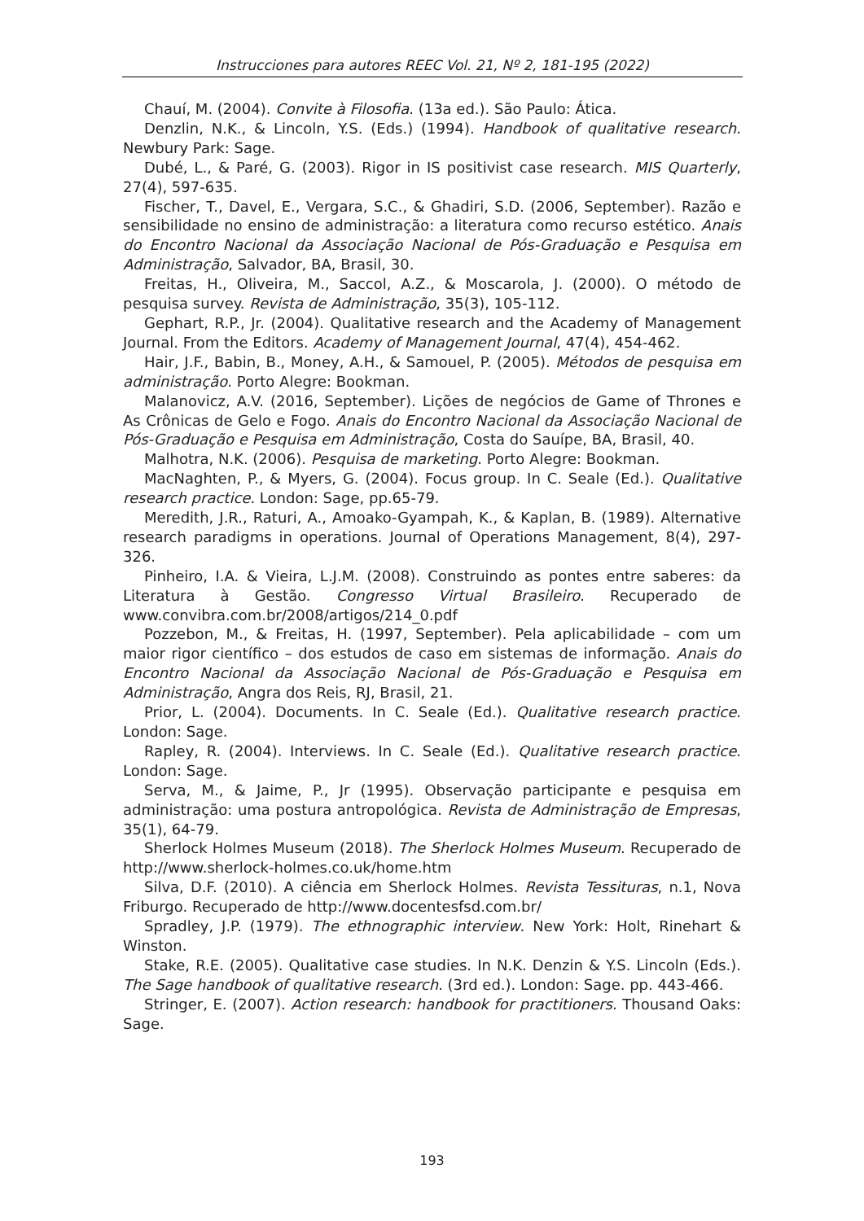Instrucciones para autores REEC Vol. 21, Nº 2, 181-195 (2022)
Chauí, M. (2004). Convite à Filosofia. (13a ed.). São Paulo: Ática.
Denzlin, N.K., & Lincoln, Y.S. (Eds.) (1994). Handbook of qualitative research. Newbury Park: Sage.
Dubé, L., & Paré, G. (2003). Rigor in IS positivist case research. MIS Quarterly, 27(4), 597-635.
Fischer, T., Davel, E., Vergara, S.C., & Ghadiri, S.D. (2006, September). Razão e sensibilidade no ensino de administração: a literatura como recurso estético. Anais do Encontro Nacional da Associação Nacional de Pós-Graduação e Pesquisa em Administração, Salvador, BA, Brasil, 30.
Freitas, H., Oliveira, M., Saccol, A.Z., & Moscarola, J. (2000). O método de pesquisa survey. Revista de Administração, 35(3), 105-112.
Gephart, R.P., Jr. (2004). Qualitative research and the Academy of Management Journal. From the Editors. Academy of Management Journal, 47(4), 454-462.
Hair, J.F., Babin, B., Money, A.H., & Samouel, P. (2005). Métodos de pesquisa em administração. Porto Alegre: Bookman.
Malanovicz, A.V. (2016, September). Lições de negócios de Game of Thrones e As Crônicas de Gelo e Fogo. Anais do Encontro Nacional da Associação Nacional de Pós-Graduação e Pesquisa em Administração, Costa do Sauípe, BA, Brasil, 40.
Malhotra, N.K. (2006). Pesquisa de marketing. Porto Alegre: Bookman.
MacNaghten, P., & Myers, G. (2004). Focus group. In C. Seale (Ed.). Qualitative research practice. London: Sage, pp.65-79.
Meredith, J.R., Raturi, A., Amoako-Gyampah, K., & Kaplan, B. (1989). Alternative research paradigms in operations. Journal of Operations Management, 8(4), 297-326.
Pinheiro, I.A. & Vieira, L.J.M. (2008). Construindo as pontes entre saberes: da Literatura à Gestão. Congresso Virtual Brasileiro. Recuperado de www.convibra.com.br/2008/artigos/214_0.pdf
Pozzebon, M., & Freitas, H. (1997, September). Pela aplicabilidade – com um maior rigor científico – dos estudos de caso em sistemas de informação. Anais do Encontro Nacional da Associação Nacional de Pós-Graduação e Pesquisa em Administração, Angra dos Reis, RJ, Brasil, 21.
Prior, L. (2004). Documents. In C. Seale (Ed.). Qualitative research practice. London: Sage.
Rapley, R. (2004). Interviews. In C. Seale (Ed.). Qualitative research practice. London: Sage.
Serva, M., & Jaime, P., Jr (1995). Observação participante e pesquisa em administração: uma postura antropológica. Revista de Administração de Empresas, 35(1), 64-79.
Sherlock Holmes Museum (2018). The Sherlock Holmes Museum. Recuperado de http://www.sherlock-holmes.co.uk/home.htm
Silva, D.F. (2010). A ciência em Sherlock Holmes. Revista Tessituras, n.1, Nova Friburgo. Recuperado de http://www.docentesfsd.com.br/
Spradley, J.P. (1979). The ethnographic interview. New York: Holt, Rinehart & Winston.
Stake, R.E. (2005). Qualitative case studies. In N.K. Denzin & Y.S. Lincoln (Eds.). The Sage handbook of qualitative research. (3rd ed.). London: Sage. pp. 443-466.
Stringer, E. (2007). Action research: handbook for practitioners. Thousand Oaks: Sage.
193